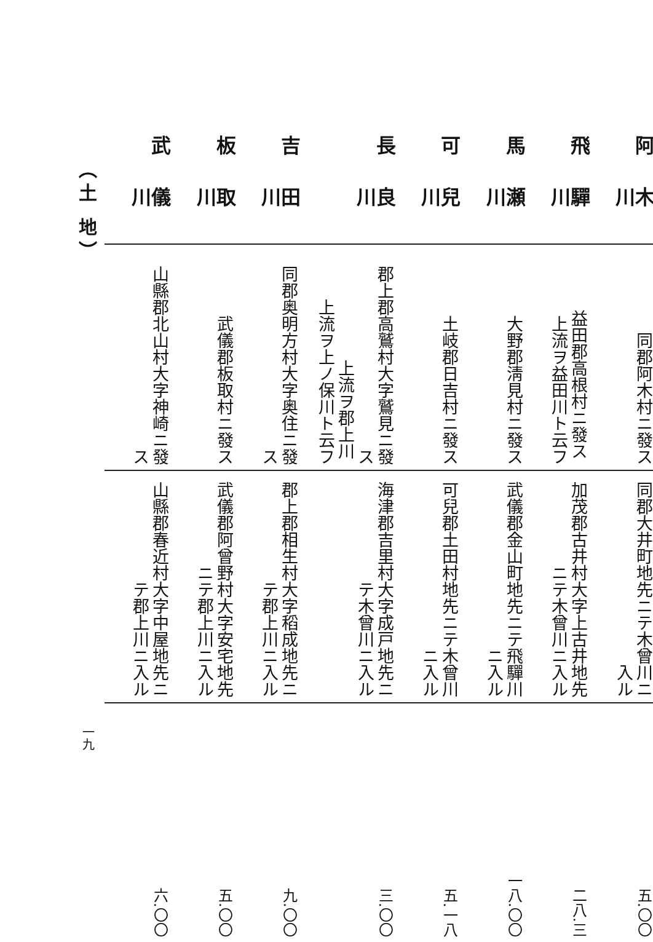（土 地）
一九
| 阿木川 | 飛驒川 | 馬瀬川 | 可兒川 | 長良川 | 吉田川 | 板取川 | 武儀川 |
| 同郡阿木村ニ發ス | 益田郡高根村ニ發ス 上流ヲ益田川ト云フ | 大野郡淸見村ニ發ス | 土岐郡日吉村ニ發ス | 郡上郡高鷲村大字鷲見ニ發ス 上流ヲ郡上川 上流ヲ上ノ保川ト云フ | 同郡奥明方村大字奥住ニ發ス | 武儀郡板取村ニ發ス | 山縣郡北山村大字神崎ニ發ス |
| 同郡大井町地先ニテ木曾川ニ入ル | 加茂郡古井村大字上古井地先ニテ木曾川ニ入ル | 武儀郡金山町地先ニテ飛驒川ニ入ル | 可兒郡土田村地先ニテ木曾川ニ入ル | 海津郡吉里村大字成戸地先ニテ木曾川ニ入ル | 郡上郡相生村大字稻成地先ニテ郡上川ニ入ル | 武儀郡阿曾野村大字安宅地先ニテ郡上川ニ入ル | 山縣郡春近村大字中屋地先ニテ郡上川ニ入ル |
| 五.〇〇 | 二八.三 | 一八.〇〇 | 五.一八 | 三.〇〇 | 九.〇〇 | 五.〇〇 | 六.〇〇 |